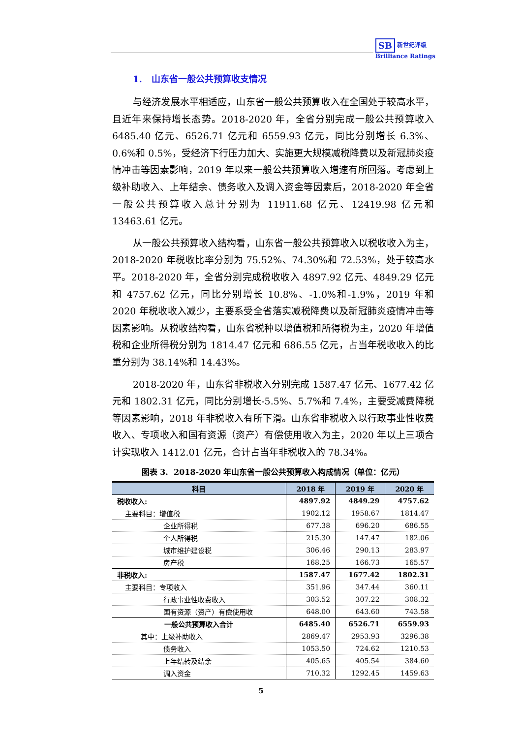SB 新世纪评级
Brilliance Ratings
1. 山东省一般公共预算收支情况
与经济发展水平相适应，山东省一般公共预算收入在全国处于较高水平，且近年来保持增长态势。2018-2020 年，全省分别完成一般公共预算收入 6485.40 亿元、6526.71 亿元和 6559.93 亿元，同比分别增长 6.3%、0.6%和 0.5%，受经济下行压力加大、实施更大规模减税降费以及新冠肺炎疫情冲击等因素影响，2019 年以来一般公共预算收入增速有所回落。考虑到上级补助收入、上年结余、债务收入及调入资金等因素后，2018-2020 年全省一般公共预算收入总计分别为 11911.68 亿元、12419.98 亿元和 13463.61 亿元。
从一般公共预算收入结构看，山东省一般公共预算收入以税收收入为主，2018-2020 年税收比率分别为 75.52%、74.30%和 72.53%，处于较高水平。2018-2020 年，全省分别完成税收收入 4897.92 亿元、4849.29 亿元和 4757.62 亿元，同比分别增长 10.8%、-1.0%和-1.9%，2019 年和 2020 年税收收入减少，主要系受全省落实减税降费以及新冠肺炎疫情冲击等因素影响。从税收结构看，山东省税种以增值税和所得税为主，2020 年增值税和企业所得税分别为 1814.47 亿元和 686.55 亿元，占当年税收收入的比重分别为 38.14%和 14.43%。
2018-2020 年，山东省非税收入分别完成 1587.47 亿元、1677.42 亿元和 1802.31 亿元，同比分别增长-5.5%、5.7%和 7.4%，主要受减费降税等因素影响，2018 年非税收入有所下滑。山东省非税收入以行政事业性收费收入、专项收入和国有资源（资产）有偿使用收入为主，2020 年以上三项合计实现收入 1412.01 亿元，合计占当年非税收入的 78.34%。
图表 3. 2018-2020 年山东省一般公共预算收入构成情况（单位：亿元）
| 科目 | 2018 年 | 2019 年 | 2020 年 |
| --- | --- | --- | --- |
| 税收收入: | 4897.92 | 4849.29 | 4757.62 |
| 主要科目：增值税 | 1902.12 | 1958.67 | 1814.47 |
| 企业所得税 | 677.38 | 696.20 | 686.55 |
| 个人所得税 | 215.30 | 147.47 | 182.06 |
| 城市维护建设税 | 306.46 | 290.13 | 283.97 |
| 房产税 | 168.25 | 166.73 | 165.57 |
| 非税收入: | 1587.47 | 1677.42 | 1802.31 |
| 主要科目：专项收入 | 351.96 | 347.44 | 360.11 |
| 行政事业性收费收入 | 303.52 | 307.22 | 308.32 |
| 国有资源（资产）有偿使用收 | 648.00 | 643.60 | 743.58 |
| 一般公共预算收入合计 | 6485.40 | 6526.71 | 6559.93 |
| 其中：上级补助收入 | 2869.47 | 2953.93 | 3296.38 |
| 债务收入 | 1053.50 | 724.62 | 1210.53 |
| 上年结转及结余 | 405.65 | 405.54 | 384.60 |
| 调入资金 | 710.32 | 1292.45 | 1459.63 |
5